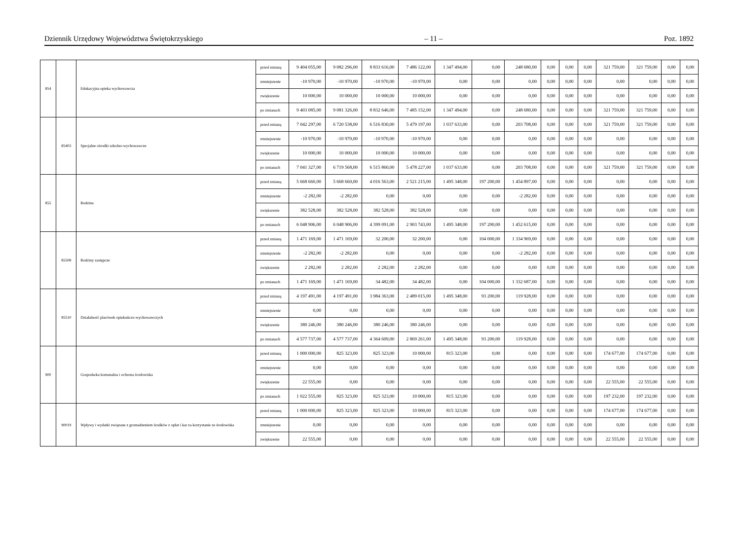Dziennik Urzędowy Województwa Świętokrzyskiego – 11 – Poz. 1892
| 854 | | Edukacyjna opieka wychowawcza | przed zmianą | 9 404 055,00 | 9 082 296,00 | 8 833 616,00 | 7 486 122,00 | 1 347 494,00 | 0,00 | 248 680,00 | 0,00 | 0,00 | 0,00 | 321 759,00 | 321 759,00 | 0,00 | 0,00 |
| | | | zmniejszenie | -10 970,00 | -10 970,00 | -10 970,00 | -10 970,00 | 0,00 | 0,00 | 0,00 | 0,00 | 0,00 | 0,00 | 0,00 | 0,00 | 0,00 | 0,00 |
| | | | zwiększenie | 10 000,00 | 10 000,00 | 10 000,00 | 10 000,00 | 0,00 | 0,00 | 0,00 | 0,00 | 0,00 | 0,00 | 0,00 | 0,00 | 0,00 | 0,00 |
| | | | po zmianach | 9 403 085,00 | 9 081 326,00 | 8 832 646,00 | 7 485 152,00 | 1 347 494,00 | 0,00 | 248 680,00 | 0,00 | 0,00 | 0,00 | 321 759,00 | 321 759,00 | 0,00 | 0,00 |
| | 85403 | Specjalne ośrodki szkolno-wychowawcze | przed zmianą | 7 042 297,00 | 6 720 538,00 | 6 516 830,00 | 5 479 197,00 | 1 037 633,00 | 0,00 | 203 708,00 | 0,00 | 0,00 | 0,00 | 321 759,00 | 321 759,00 | 0,00 | 0,00 |
| | | | zmniejszenie | -10 970,00 | -10 970,00 | -10 970,00 | -10 970,00 | 0,00 | 0,00 | 0,00 | 0,00 | 0,00 | 0,00 | 0,00 | 0,00 | 0,00 | 0,00 |
| | | | zwiększenie | 10 000,00 | 10 000,00 | 10 000,00 | 10 000,00 | 0,00 | 0,00 | 0,00 | 0,00 | 0,00 | 0,00 | 0,00 | 0,00 | 0,00 | 0,00 |
| | | | po zmianach | 7 041 327,00 | 6 719 568,00 | 6 515 860,00 | 5 478 227,00 | 1 037 633,00 | 0,00 | 203 708,00 | 0,00 | 0,00 | 0,00 | 321 759,00 | 321 759,00 | 0,00 | 0,00 |
| 855 | | Rodzina | przed zmianą | 5 668 660,00 | 5 668 660,00 | 4 016 563,00 | 2 521 215,00 | 1 495 348,00 | 197 200,00 | 1 454 897,00 | 0,00 | 0,00 | 0,00 | 0,00 | 0,00 | 0,00 | 0,00 |
| | | | zmniejszenie | -2 282,00 | -2 282,00 | 0,00 | 0,00 | 0,00 | 0,00 | -2 282,00 | 0,00 | 0,00 | 0,00 | 0,00 | 0,00 | 0,00 | 0,00 |
| | | | zwiększenie | 382 528,00 | 382 528,00 | 382 528,00 | 382 528,00 | 0,00 | 0,00 | 0,00 | 0,00 | 0,00 | 0,00 | 0,00 | 0,00 | 0,00 | 0,00 |
| | | | po zmianach | 6 048 906,00 | 6 048 906,00 | 4 399 091,00 | 2 903 743,00 | 1 495 348,00 | 197 200,00 | 1 452 615,00 | 0,00 | 0,00 | 0,00 | 0,00 | 0,00 | 0,00 | 0,00 |
| | 85508 | Rodziny zastępcze | przed zmianą | 1 471 169,00 | 1 471 169,00 | 32 200,00 | 32 200,00 | 0,00 | 104 000,00 | 1 334 969,00 | 0,00 | 0,00 | 0,00 | 0,00 | 0,00 | 0,00 | 0,00 |
| | | | zmniejszenie | -2 282,00 | -2 282,00 | 0,00 | 0,00 | 0,00 | 0,00 | -2 282,00 | 0,00 | 0,00 | 0,00 | 0,00 | 0,00 | 0,00 | 0,00 |
| | | | zwiększenie | 2 282,00 | 2 282,00 | 2 282,00 | 2 282,00 | 0,00 | 0,00 | 0,00 | 0,00 | 0,00 | 0,00 | 0,00 | 0,00 | 0,00 | 0,00 |
| | | | po zmianach | 1 471 169,00 | 1 471 169,00 | 34 482,00 | 34 482,00 | 0,00 | 104 000,00 | 1 332 687,00 | 0,00 | 0,00 | 0,00 | 0,00 | 0,00 | 0,00 | 0,00 |
| | 85510 | Działalność placówek opiekuńczo-wychowawczych | przed zmianą | 4 197 491,00 | 4 197 491,00 | 3 984 363,00 | 2 489 015,00 | 1 495 348,00 | 93 200,00 | 119 928,00 | 0,00 | 0,00 | 0,00 | 0,00 | 0,00 | 0,00 | 0,00 |
| | | | zmniejszenie | 0,00 | 0,00 | 0,00 | 0,00 | 0,00 | 0,00 | 0,00 | 0,00 | 0,00 | 0,00 | 0,00 | 0,00 | 0,00 | 0,00 |
| | | | zwiększenie | 380 246,00 | 380 246,00 | 380 246,00 | 380 246,00 | 0,00 | 0,00 | 0,00 | 0,00 | 0,00 | 0,00 | 0,00 | 0,00 | 0,00 | 0,00 |
| | | | po zmianach | 4 577 737,00 | 4 577 737,00 | 4 364 609,00 | 2 869 261,00 | 1 495 348,00 | 93 200,00 | 119 928,00 | 0,00 | 0,00 | 0,00 | 0,00 | 0,00 | 0,00 | 0,00 |
| 900 | | Gospodarka komunalna i ochrona środowiska | przed zmianą | 1 000 000,00 | 825 323,00 | 825 323,00 | 10 000,00 | 815 323,00 | 0,00 | 0,00 | 0,00 | 0,00 | 0,00 | 174 677,00 | 174 677,00 | 0,00 | 0,00 |
| | | | zmniejszenie | 0,00 | 0,00 | 0,00 | 0,00 | 0,00 | 0,00 | 0,00 | 0,00 | 0,00 | 0,00 | 0,00 | 0,00 | 0,00 | 0,00 |
| | | | zwiększenie | 22 555,00 | 0,00 | 0,00 | 0,00 | 0,00 | 0,00 | 0,00 | 0,00 | 0,00 | 0,00 | 22 555,00 | 22 555,00 | 0,00 | 0,00 |
| | | | po zmianach | 1 022 555,00 | 825 323,00 | 825 323,00 | 10 000,00 | 815 323,00 | 0,00 | 0,00 | 0,00 | 0,00 | 0,00 | 197 232,00 | 197 232,00 | 0,00 | 0,00 |
| | 90019 | Wpływy i wydatki związane z gromadzeniem środków z opłat i kar za korzystanie ze środowiska | przed zmianą | 1 000 000,00 | 825 323,00 | 825 323,00 | 10 000,00 | 815 323,00 | 0,00 | 0,00 | 0,00 | 0,00 | 0,00 | 174 677,00 | 174 677,00 | 0,00 | 0,00 |
| | | | zmniejszenie | 0,00 | 0,00 | 0,00 | 0,00 | 0,00 | 0,00 | 0,00 | 0,00 | 0,00 | 0,00 | 0,00 | 0,00 | 0,00 | 0,00 |
| | | | zwiększenie | 22 555,00 | 0,00 | 0,00 | 0,00 | 0,00 | 0,00 | 0,00 | 0,00 | 0,00 | 0,00 | 22 555,00 | 22 555,00 | 0,00 | 0,00 |